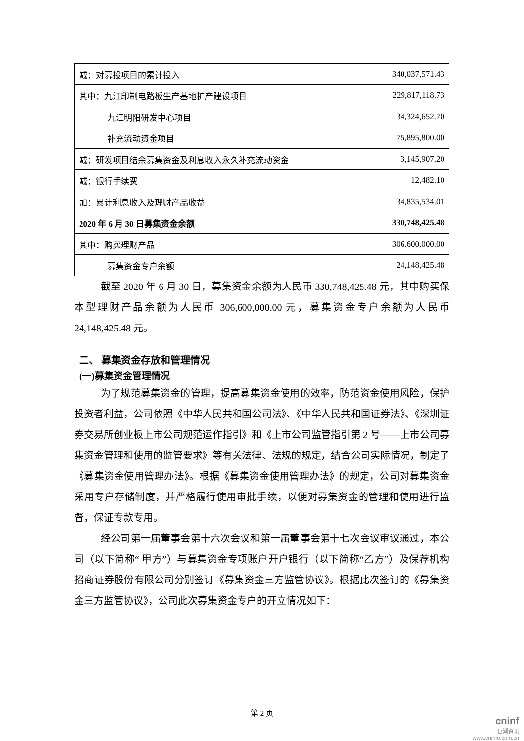| 减：对募投项目的累计投入 | 340,037,571.43 |
| 其中：九江印制电路板生产基地扩产建设项目 | 229,817,118.73 |
| 九江明阳研发中心项目 | 34,324,652.70 |
| 补充流动资金项目 | 75,895,800.00 |
| 减：研发项目结余募集资金及利息收入永久补充流动资金 | 3,145,907.20 |
| 减：银行手续费 | 12,482.10 |
| 加：累计利息收入及理财产品收益 | 34,835,534.01 |
| 2020 年 6 月 30 日募集资金余额 | 330,748,425.48 |
| 其中：购买理财产品 | 306,600,000.00 |
| 募集资金专户余额 | 24,148,425.48 |
截至 2020 年 6 月 30 日，募集资金余额为人民币 330,748,425.48 元，其中购买保本型理财产品余额为人民币 306,600,000.00 元，募集资金专户余额为人民币 24,148,425.48 元。
二、 募集资金存放和管理情况
(一)募集资金管理情况
为了规范募集资金的管理，提高募集资金使用的效率，防范资金使用风险，保护投资者利益，公司依照《中华人民共和国公司法》、《中华人民共和国证券法》、《深圳证券交易所创业板上市公司规范运作指引》和《上市公司监管指引第 2 号——上市公司募集资金管理和使用的监管要求》等有关法律、法规的规定，结合公司实际情况，制定了《募集资金使用管理办法》。根据《募集资金使用管理办法》的规定，公司对募集资金采用专户存储制度，并严格履行使用审批手续，以便对募集资金的管理和使用进行监督，保证专款专用。
经公司第一届董事会第十六次会议和第一届董事会第十七次会议审议通过，本公司（以下简称“ 甲方”）与募集资金专项账户开户银行（以下简称“乙方”）及保荐机构招商证券股份有限公司分别签订《募集资金三方监管协议》。根据此次签订的《募集资金三方监管协议》，公司此次募集资金专户的开立情况如下：
第 2 页
cninf
巨潮资讯
www.cninfo.com.cn